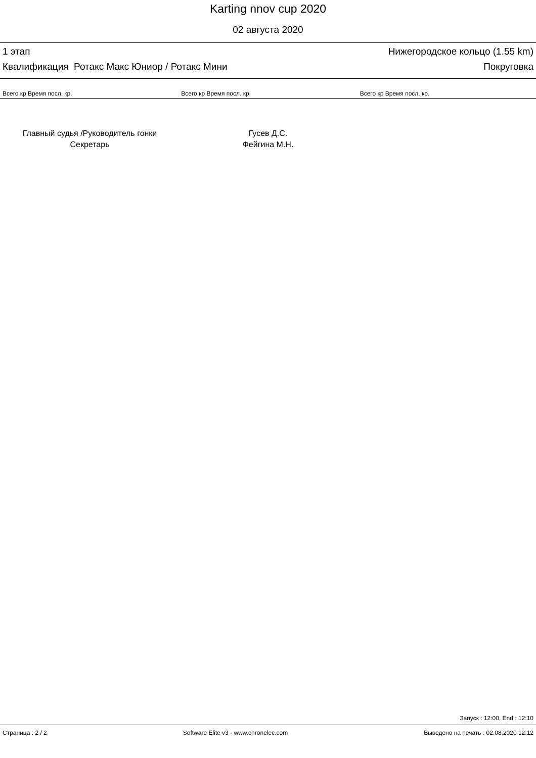Karting nnov cup 2020
02 августа 2020
1 этап Нижегородское кольцо (1.55 km)
Квалификация Ротакс Макс Юниор / Ротакс Мини Покруговка
| Всего кр Время посл. кр. | Всего кр Время посл. кр. | Всего кр Время посл. кр. |
| --- | --- | --- |
Главный судья /Руководитель гонки
Секретарь
Гусев Д.С.
Фейгина М.Н.
Запуск : 12:00, End : 12:10
Страница : 2 / 2 Software Elite v3 - www.chronelec.com Выведено на печать : 02.08.2020 12:12